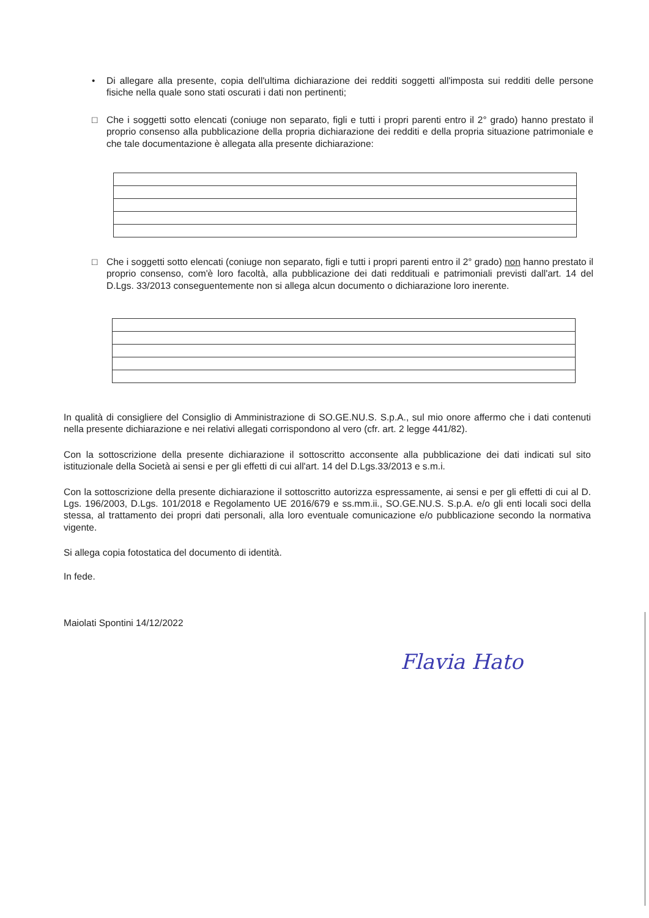• Di allegare alla presente, copia dell'ultima dichiarazione dei redditi soggetti all'imposta sui redditi delle persone fisiche nella quale sono stati oscurati i dati non pertinenti;
□ Che i soggetti sotto elencati (coniuge non separato, figli e tutti i propri parenti entro il 2° grado) hanno prestato il proprio consenso alla pubblicazione della propria dichiarazione dei redditi e della propria situazione patrimoniale e che tale documentazione è allegata alla presente dichiarazione:
□ Che i soggetti sotto elencati (coniuge non separato, figli e tutti i propri parenti entro il 2° grado) non hanno prestato il proprio consenso, com'è loro facoltà, alla pubblicazione dei dati reddituali e patrimoniali previsti dall'art. 14 del D.Lgs. 33/2013 conseguentemente non si allega alcun documento o dichiarazione loro inerente.
In qualità di consigliere del Consiglio di Amministrazione di SO.GE.NU.S. S.p.A., sul mio onore affermo che i dati contenuti nella presente dichiarazione e nei relativi allegati corrispondono al vero (cfr. art. 2 legge 441/82).
Con la sottoscrizione della presente dichiarazione il sottoscritto acconsente alla pubblicazione dei dati indicati sul sito istituzionale della Società ai sensi e per gli effetti di cui all'art. 14 del D.Lgs.33/2013 e s.m.i.
Con la sottoscrizione della presente dichiarazione il sottoscritto autorizza espressamente, ai sensi e per gli effetti di cui al D. Lgs. 196/2003, D.Lgs. 101/2018 e Regolamento UE 2016/679 e ss.mm.ii., SO.GE.NU.S. S.p.A. e/o gli enti locali soci della stessa, al trattamento dei propri dati personali, alla loro eventuale comunicazione e/o pubblicazione secondo la normativa vigente.
Si allega copia fotostatica del documento di identità.
In fede.
Maiolati Spontini 14/12/2022
Flavia Hato